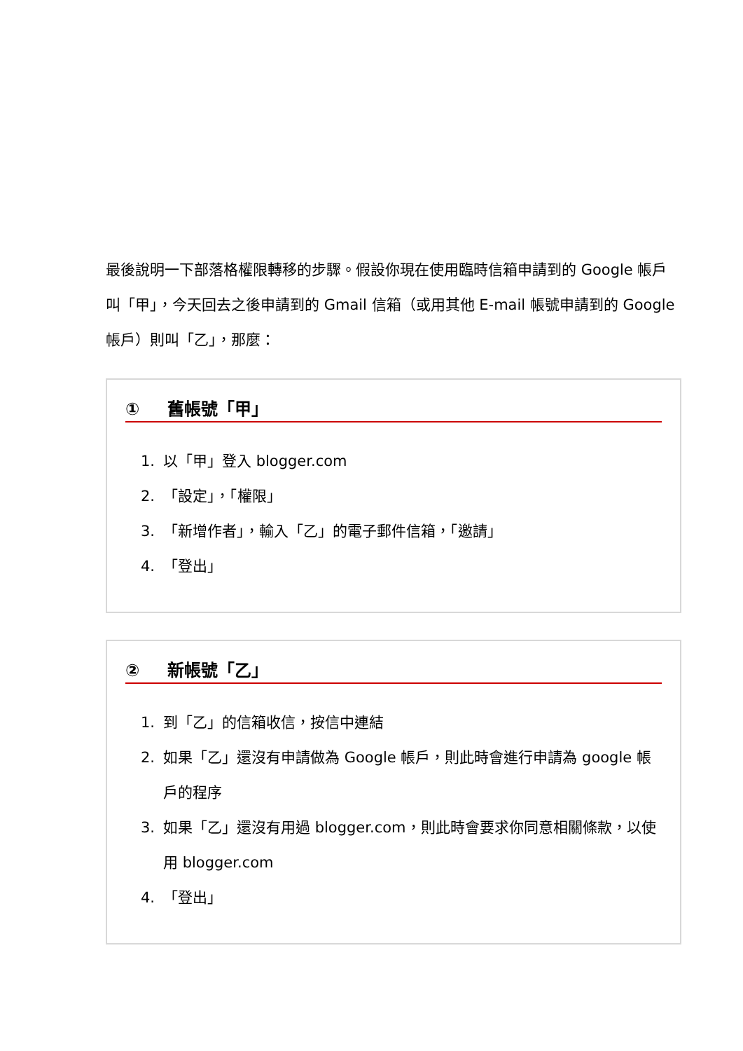最後說明一下部落格權限轉移的步驟。假設你現在使用臨時信箱申請到的 Google 帳戶叫「甲」，今天回去之後申請到的 Gmail 信箱（或用其他 E-mail 帳號申請到的 Google 帳戶）則叫「乙」，那麼：
① 舊帳號「甲」
1. 以「甲」登入 blogger.com
2. 「設定」，「權限」
3. 「新增作者」，輸入「乙」的電子郵件信箱，「邀請」
4. 「登出」
② 新帳號「乙」
1. 到「乙」的信箱收信，按信中連結
2. 如果「乙」還沒有申請做為 Google 帳戶，則此時會進行申請為 google 帳戶的程序
3. 如果「乙」還沒有用過 blogger.com，則此時會要求你同意相關條款，以使用 blogger.com
4. 「登出」